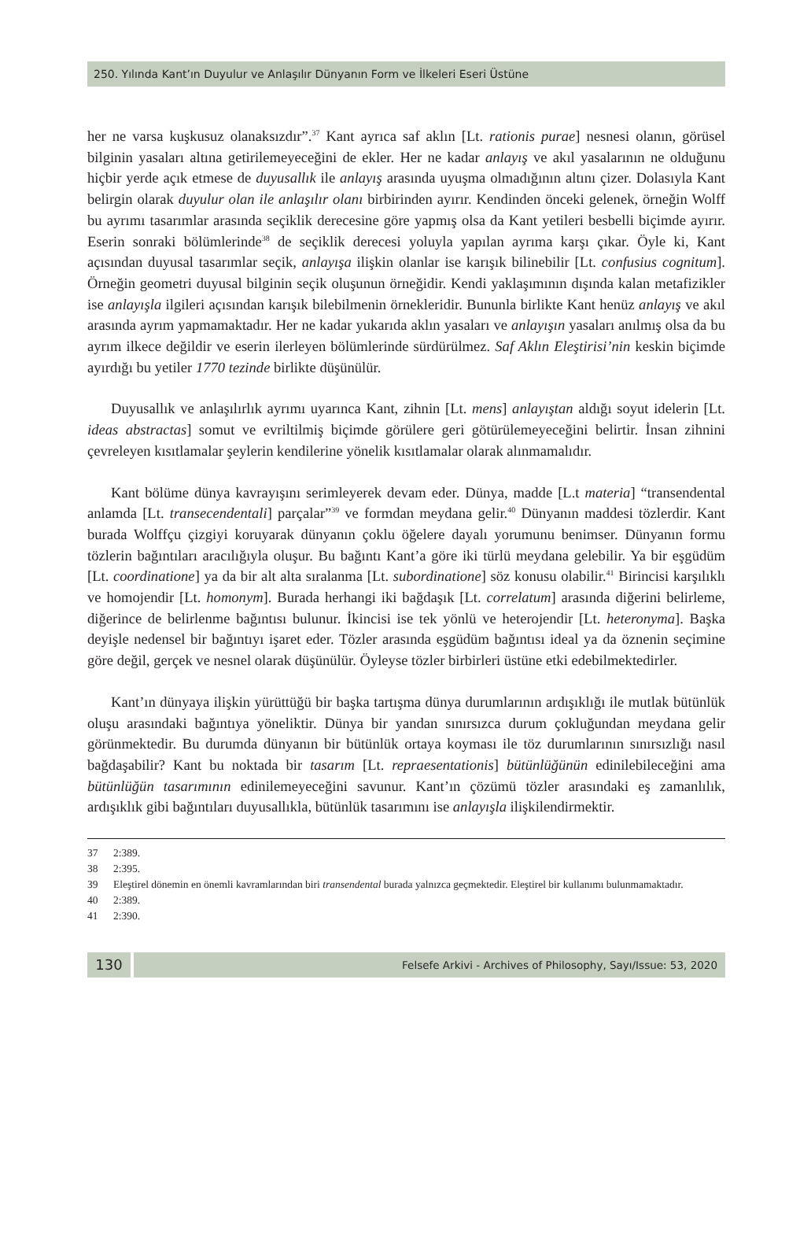250. Yılında Kant’ın Duyulur ve Anlaşılır Dünyanın Form ve İlkeleri Eseri Üstüne
her ne varsa kuşkusuz olanaksızdır”.<sup>37</sup> Kant ayrıca saf aklın [Lt. rationis purae] nesnesi olanın, görüsel bilginin yasaları altına getirilemeyeceğini de ekler. Her ne kadar anlayış ve akıl yasalarının ne olduğunu hiçbir yerde açık etmese de duyusallık ile anlayış arasında uyuşma olmadığının altını çizer. Dolasıyla Kant belirgin olarak duyulur olan ile anlaşılır olanı birbirinden ayırır. Kendinden önceki gelenek, örneğin Wolff bu ayrımı tasarımlar arasında seçiklik derecesine göre yapmış olsa da Kant yetileri besbelli biçimde ayırır. Eserin sonraki bölümlerinde<sup>38</sup> de seçiklik derecesi yoluyla yapılan ayrıma karşı çıkar. Öyle ki, Kant açısından duyusal tasarımlar seçik, anlayışa ilişkin olanlar ise karışık bilinebilir [Lt. confusius cognitum]. Örneğin geometri duyusal bilginin seçik oluşunun örneğidir. Kendi yaklaşımının dışında kalan metafizikler ise anlayışla ilgileri açısından karışık bilebilmenin örnekleridir. Bununla birlikte Kant henüz anlayış ve akıl arasında ayrım yapmamaktadır. Her ne kadar yukarıda aklın yasaları ve anlayışın yasaları anılmış olsa da bu ayrım ilkece değildir ve eserin ilerleyen bölümlerinde sürdürülmez. Saf Aklın Eleştirisi’nin keskin biçimde ayırdığı bu yetiler 1770 tezinde birlikte düşünülür.
Duyusallık ve anlaşılırlık ayrımı uyarınca Kant, zihnin [Lt. mens] anlayıştan aldığı soyut idelerin [Lt. ideas abstractas] somut ve evriltilmiş biçimde görülere geri götürülemeyeceğini belirtir. İnsan zihnini çevreleyen kısıtlamalar şeylerin kendilerine yönelik kısıtlamalar olarak alınmamalıdır.
Kant bölüme dünya kavrayışını serimleyerek devam eder. Dünya, madde [L.t materia] “transendental anlamda [Lt. transecendentali] parçalar”<sup>39</sup> ve formdan meydana gelir.<sup>40</sup> Dünyanın maddesi tözlerdir. Kant burada Wolffçu çizgiyi koruyarak dünyanın çoklu öğelere dayalı yorumunu benimser. Dünyanın formu tözlerin bağıntıları aracılığıyla oluşur. Bu bağıntı Kant’a göre iki türlü meydana gelebilir. Ya bir eşgüdüm [Lt. coordinatione] ya da bir alt alta sıralanma [Lt. subordinatione] söz konusu olabilir.<sup>41</sup> Birincisi karşılıklı ve homojendir [Lt. homonym]. Burada herhangi iki bağdaşık [Lt. correlatum] arasında diğerini belirleme, diğerince de belirlenme bağıntısı bulunur. İkincisi ise tek yönlü ve heterojendir [Lt. heteronyma]. Başka deyişle nedensel bir bağıntıyı işaret eder. Tözler arasında eşgüdüm bağıntısı ideal ya da öznenin seçimine göre değil, gerçek ve nesnel olarak düşünülür. Öyleyse tözler birbirleri üstüne etki edebilmektedirler.
Kant’ın dünyaya ilişkin yürüttüğü bir başka tartışma dünya durumlarının ardışıklığı ile mutlak bütünlük oluşu arasındaki bağıntıya yöneliktir. Dünya bir yandan sınırsızca durum çokluğundan meydana gelir görünmektedir. Bu durumda dünyanın bir bütünlük ortaya koyması ile töz durumlarının sınırsızlığı nasıl bağdaşabilir? Kant bu noktada bir tasarım [Lt. repraesentationis] bütünlüğünün edinilebileceğini ama bütünlüğün tasarımının edinilemeyeceğini savunur. Kant’ın çözümü tözler arasındaki eş zamanlılık, ardışıklık gibi bağıntıları duyusallıkla, bütünlük tasarımını ise anlayışla ilişkilendirmektir.
37 2:389.
38 2:395.
39 Eleştirel dönemin en önemli kavramlarından biri transendental burada yalnızca geçmektedir. Eleştirel bir kullanımı bulunmamaktadır.
40 2:389.
41 2:390.
130
Felsefe Arkivi - Archives of Philosophy, Sayı/Issue: 53, 2020